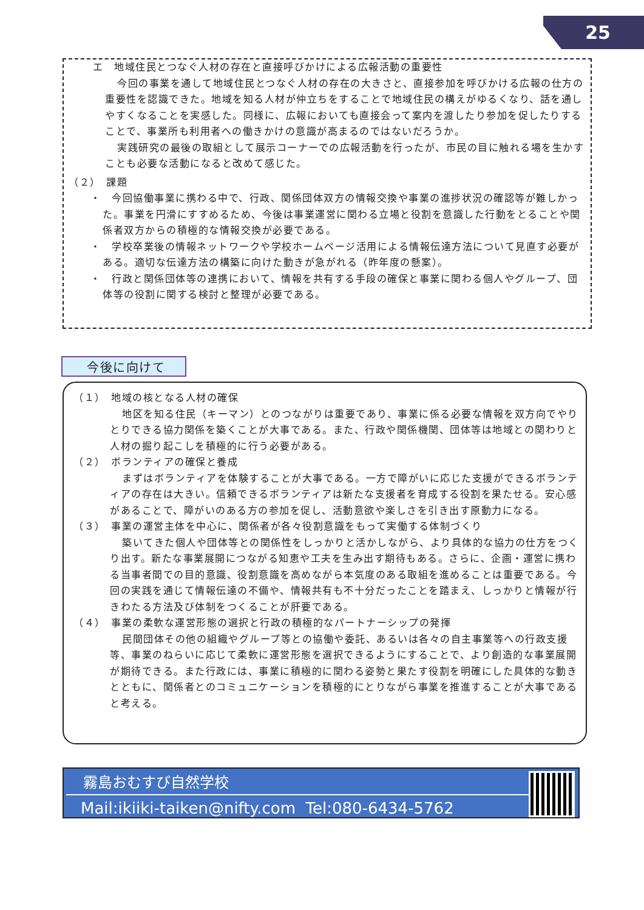25
エ　地域住民とつなぐ人材の存在と直接呼びかけによる広報活動の重要性
今回の事業を通して地域住民とつなぐ人材の存在の大きさと、直接参加を呼びかける広報の仕方の重要性を認識できた。地域を知る人材が仲立ちをすることで地域住民の構えがゆるくなり、話を通しやすくなることを実感した。同様に、広報においても直接会って案内を渡したり参加を促したりすることで、事業所も利用者への働きかけの意識が高まるのではないだろうか。
実践研究の最後の取組として展示コーナーでの広報活動を行ったが、市民の目に触れる場を生かすことも必要な活動になると改めて感じた。
（２）　課題
・　今回協働事業に携わる中で、行政、関係団体双方の情報交換や事業の進捗状況の確認等が難しかった。事業を円滑にすすめるため、今後は事業運営に関わる立場と役割を意識した行動をとることや関係者双方からの積極的な情報交換が必要である。
・　学校卒業後の情報ネットワークや学校ホームページ活用による情報伝達方法について見直す必要がある。適切な伝達方法の構築に向けた動きが急がれる（昨年度の懸案）。
・　行政と関係団体等の連携において、情報を共有する手段の確保と事業に関わる個人やグループ、団体等の役割に関する検討と整理が必要である。
今後に向けて
（１）　地域の核となる人材の確保
地区を知る住民（キーマン）とのつながりは重要であり、事業に係る必要な情報を双方向でやりとりできる協力関係を築くことが大事である。また、行政や関係機関、団体等は地域との関わりと人材の掘り起こしを積極的に行う必要がある。
（２）　ボランティアの確保と養成
まずはボランティアを体験することが大事である。一方で障がいに応じた支援ができるボランティアの存在は大きい。信頼できるボランティアは新たな支援者を育成する役割を果たせる。安心感があることで、障がいのある方の参加を促し、活動意欲や楽しさを引き出す原動力になる。
（３）　事業の運営主体を中心に、関係者が各々役割意識をもって実働する体制づくり
築いてきた個人や団体等との関係性をしっかりと活かしながら、より具体的な協力の仕方をつくり出す。新たな事業展開につながる知恵や工夫を生み出す期待もある。さらに、企画・運営に携わる当事者間での目的意識、役割意識を高めながら本気度のある取組を進めることは重要である。今回の実践を通じて情報伝達の不備や、情報共有も不十分だったことを踏まえ、しっかりと情報が行きわたる方法及び体制をつくることが肝要である。
（４）　事業の柔軟な運営形態の選択と行政の積極的なパートナーシップの発揮
民間団体その他の組織やグループ等との協働や委託、あるいは各々の自主事業等への行政支援等、事業のねらいに応じて柔軟に運営形態を選択できるようにすることで、より創造的な事業展開が期待できる。また行政には、事業に積極的に関わる姿勢と果たす役割を明確にした具体的な動きとともに、関係者とのコミュニケーションを積極的にとりながら事業を推進することが大事であると考える。
霧島おむすび自然学校
Mail:ikiiki-taiken@nifty.com Tel:080-6434-5762